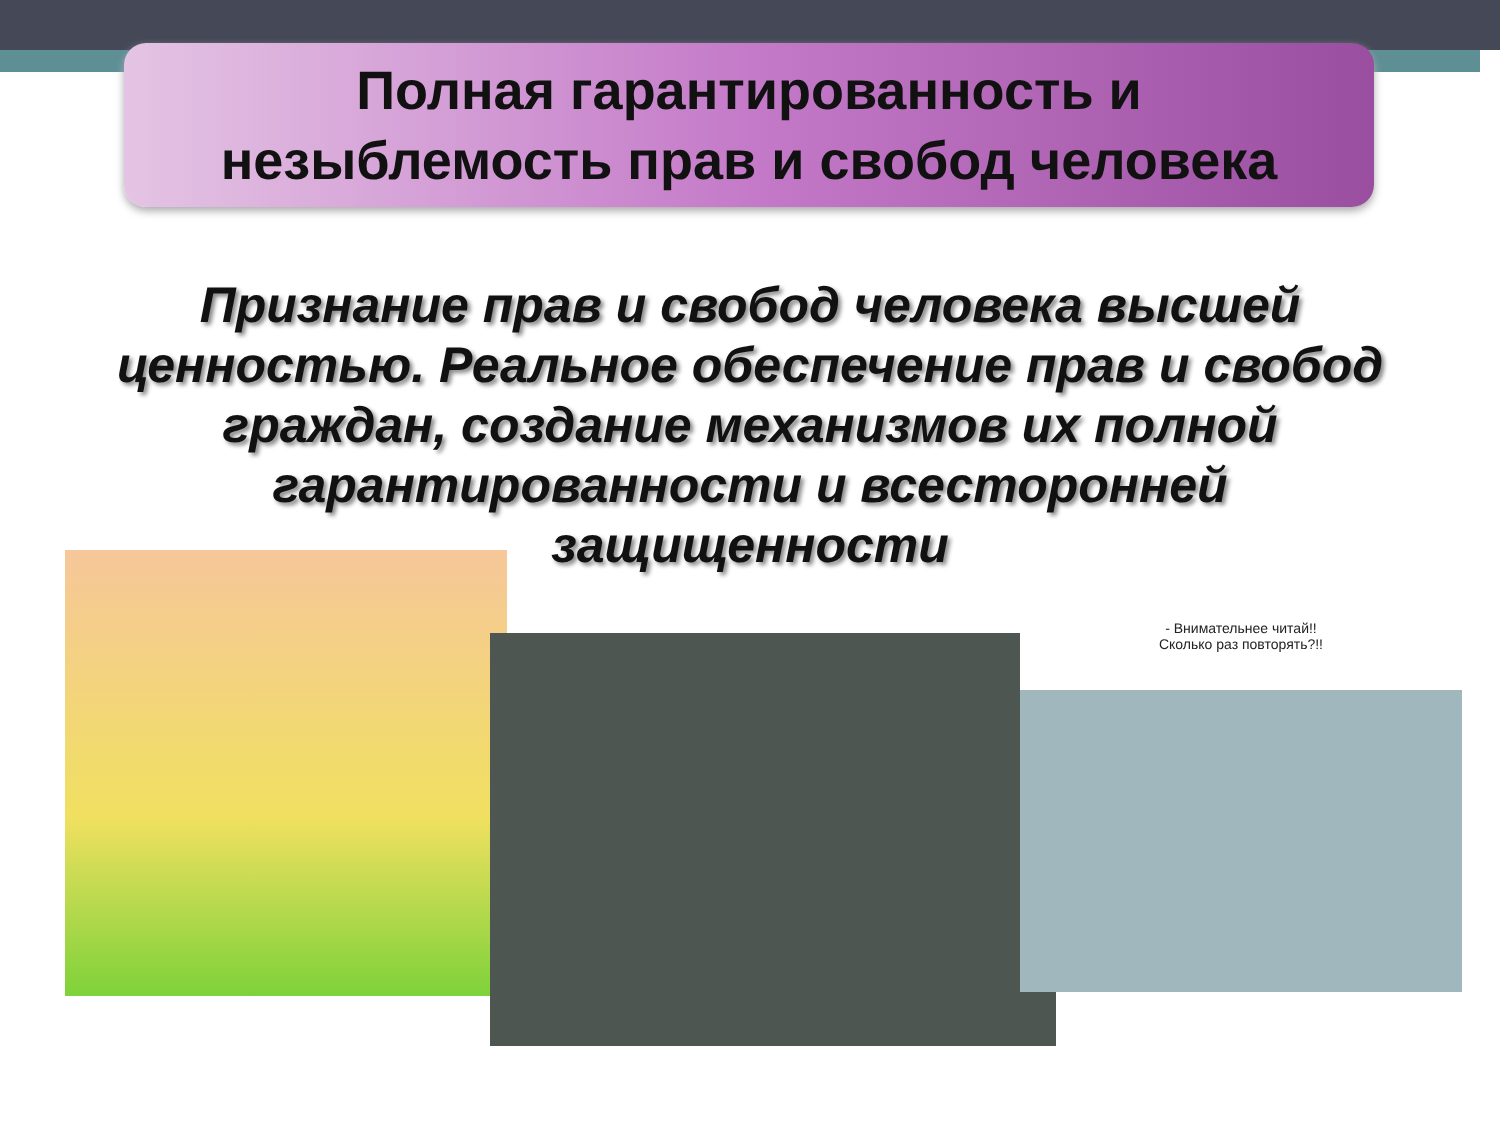Полная гарантированность и
незыблемость прав и свобод человека
Признание прав и свобод человека высшей ценностью. Реальное обеспечение прав и свобод граждан, создание механизмов их полной гарантированности и всесторонней защищенности
- Внимательнее читай!!
Сколько раз повторять?!!